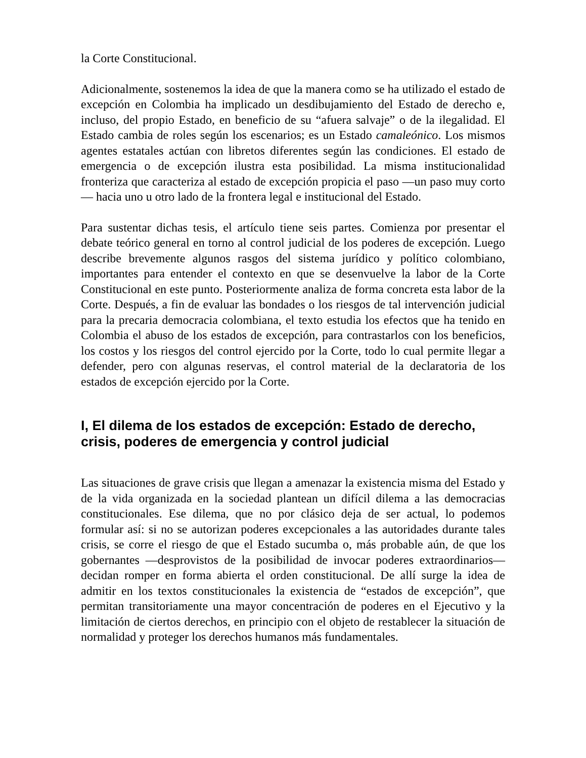la Corte Constitucional.
Adicionalmente, sostenemos la idea de que la manera como se ha utilizado el estado de excepción en Colombia ha implicado un desdibujamiento del Estado de derecho e, incluso, del propio Estado, en beneficio de su “afuera salvaje” o de la ilegalidad. El Estado cambia de roles según los escenarios; es un Estado camaleónico. Los mismos agentes estatales actúan con libretos diferentes según las condiciones. El estado de emergencia o de excepción ilustra esta posibilidad. La misma institucionalidad fronteriza que caracteriza al estado de excepción propicia el paso —un paso muy corto— hacia uno u otro lado de la frontera legal e institucional del Estado.
Para sustentar dichas tesis, el artículo tiene seis partes. Comienza por presentar el debate teórico general en torno al control judicial de los poderes de excepción. Luego describe brevemente algunos rasgos del sistema jurídico y político colombiano, importantes para entender el contexto en que se desenvuelve la labor de la Corte Constitucional en este punto. Posteriormente analiza de forma concreta esta labor de la Corte. Después, a fin de evaluar las bondades o los riesgos de tal intervención judicial para la precaria democracia colombiana, el texto estudia los efectos que ha tenido en Colombia el abuso de los estados de excepción, para contrastarlos con los beneficios, los costos y los riesgos del control ejercido por la Corte, todo lo cual permite llegar a defender, pero con algunas reservas, el control material de la declaratoria de los estados de excepción ejercido por la Corte.
I, El dilema de los estados de excepción: Estado de derecho, crisis, poderes de emergencia y control judicial
Las situaciones de grave crisis que llegan a amenazar la existencia misma del Estado y de la vida organizada en la sociedad plantean un difícil dilema a las democracias constitucionales. Ese dilema, que no por clásico deja de ser actual, lo podemos formular así: si no se autorizan poderes excepcionales a las autoridades durante tales crisis, se corre el riesgo de que el Estado sucumba o, más probable aún, de que los gobernantes —desprovistos de la posibilidad de invocar poderes extraordinarios— decidan romper en forma abierta el orden constitucional. De allí surge la idea de admitir en los textos constitucionales la existencia de “estados de excepción”, que permitan transitoriamente una mayor concentración de poderes en el Ejecutivo y la limitación de ciertos derechos, en principio con el objeto de restablecer la situación de normalidad y proteger los derechos humanos más fundamentales.